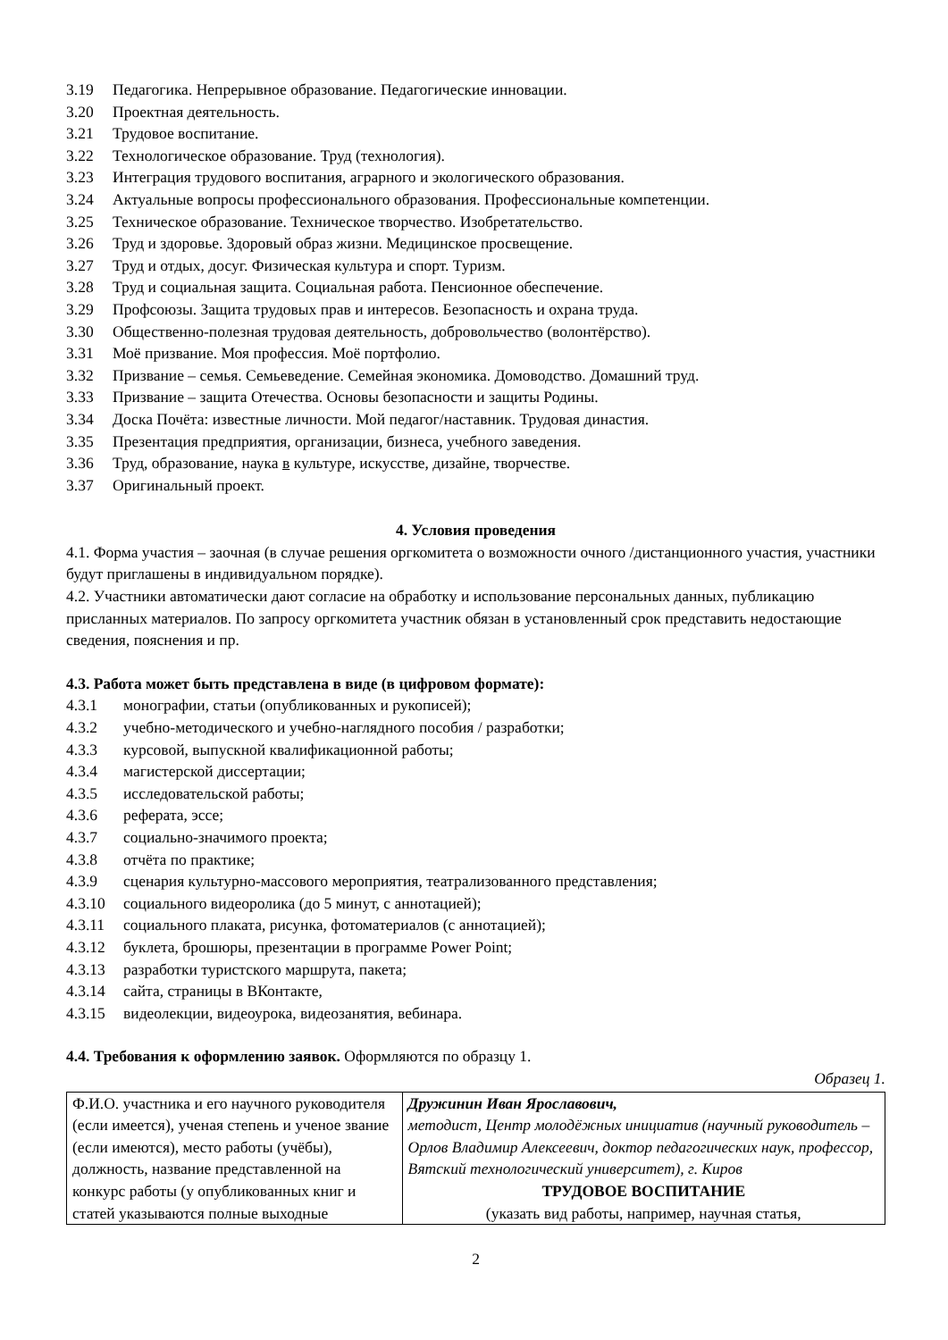3.19 Педагогика. Непрерывное образование. Педагогические инновации.
3.20 Проектная деятельность.
3.21 Трудовое воспитание.
3.22 Технологическое образование. Труд (технология).
3.23 Интеграция трудового воспитания, аграрного и экологического образования.
3.24 Актуальные вопросы профессионального образования. Профессиональные компетенции.
3.25 Техническое образование. Техническое творчество. Изобретательство.
3.26 Труд и здоровье. Здоровый образ жизни. Медицинское просвещение.
3.27 Труд и отдых, досуг. Физическая культура и спорт. Туризм.
3.28 Труд и социальная защита. Социальная работа. Пенсионное обеспечение.
3.29 Профсоюзы. Защита трудовых прав и интересов. Безопасность и охрана труда.
3.30 Общественно-полезная трудовая деятельность, добровольчество (волонтёрство).
3.31 Моё призвание. Моя профессия. Моё портфолио.
3.32 Призвание – семья. Семьеведение. Семейная экономика. Домоводство. Домашний труд.
3.33 Призвание – защита Отечества. Основы безопасности и защиты Родины.
3.34 Доска Почёта: известные личности. Мой педагог/наставник. Трудовая династия.
3.35 Презентация предприятия, организации, бизнеса, учебного заведения.
3.36 Труд, образование, наука в культуре, искусстве, дизайне, творчестве.
3.37 Оригинальный проект.
4. Условия проведения
4.1. Форма участия – заочная (в случае решения оргкомитета о возможности очного /дистанционного участия, участники будут приглашены в индивидуальном порядке).
4.2. Участники автоматически дают согласие на обработку и использование персональных данных, публикацию присланных материалов. По запросу оргкомитета участник обязан в установленный срок представить недостающие сведения, пояснения и пр.
4.3. Работа может быть представлена в виде (в цифровом формате):
4.3.1 монографии, статьи (опубликованных и рукописей);
4.3.2 учебно-методического и учебно-наглядного пособия / разработки;
4.3.3 курсовой, выпускной квалификационной работы;
4.3.4 магистерской диссертации;
4.3.5 исследовательской работы;
4.3.6 реферата, эссе;
4.3.7 социально-значимого проекта;
4.3.8 отчёта по практике;
4.3.9 сценария культурно-массового мероприятия, театрализованного представления;
4.3.10 социального видеоролика (до 5 минут, с аннотацией);
4.3.11 социального плаката, рисунка, фотоматериалов (с аннотацией);
4.3.12 буклета, брошюры, презентации в программе Power Point;
4.3.13 разработки туристского маршрута, пакета;
4.3.14 сайта, страницы в ВКонтакте,
4.3.15 видеолекции, видеоурока, видеозанятия, вебинара.
4.4. Требования к оформлению заявок. Оформляются по образцу 1.
Образец 1.
| Ф.И.О. участника и его научного руководителя (если имеется), ученая степень и ученое звание (если имеются), место работы (учёбы), должность, название представленной на конкурс работы (у опубликованных книг и статей указываются полные выходные | Дружинин Иван Ярославович, методист, Центр молодёжных инициатив (научный руководитель – Орлов Владимир Алексеевич, доктор педагогических наук, профессор, Вятский технологический университет), г. Киров ТРУДОВОЕ ВОСПИТАНИЕ (указать вид работы, например, научная статья, |
2